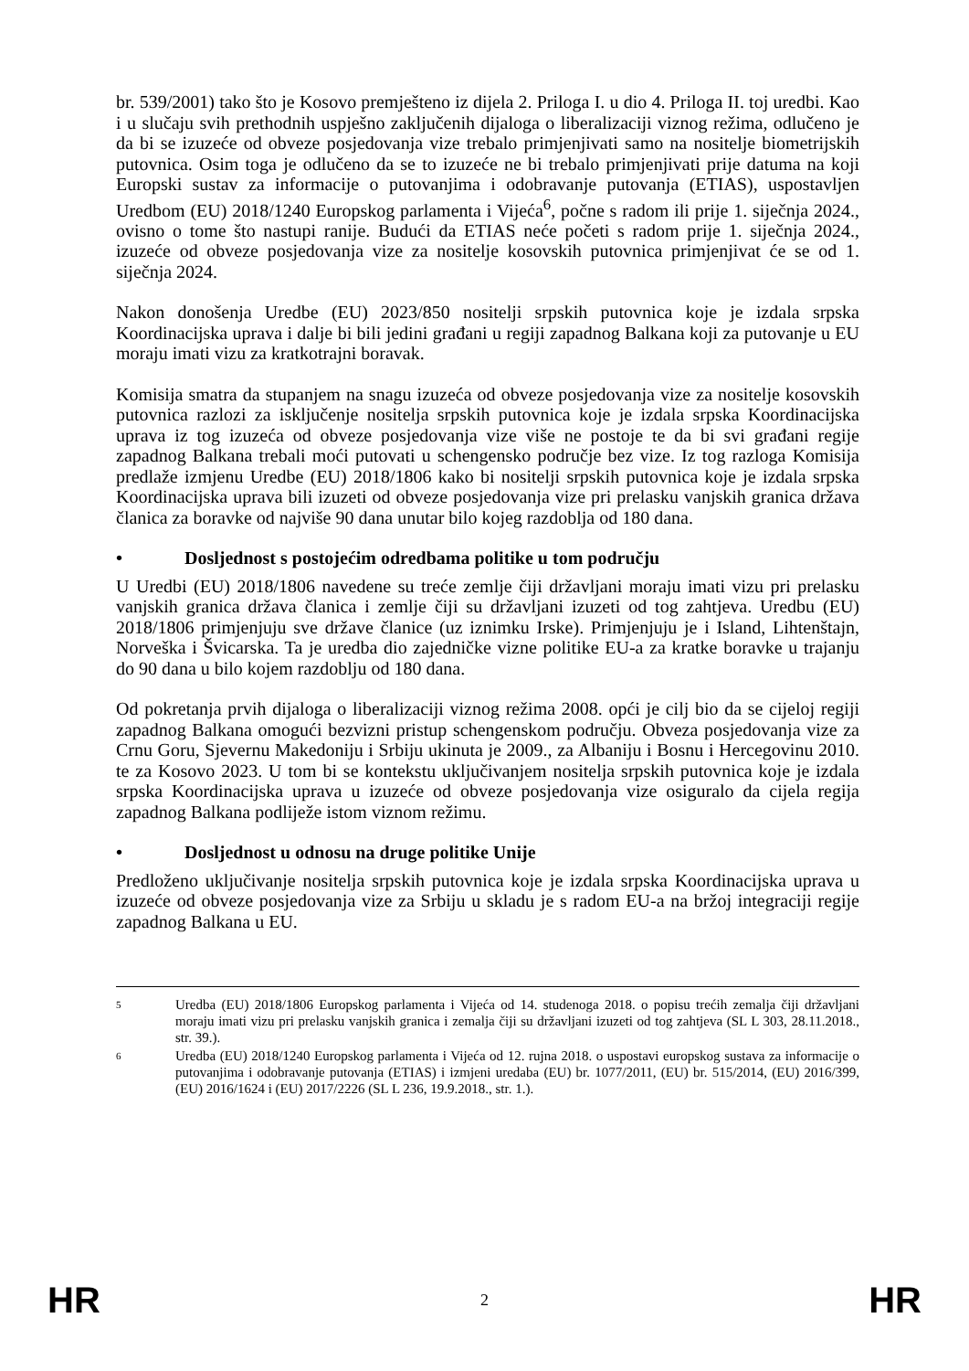br. 539/2001) tako što je Kosovo premješteno iz dijela 2. Priloga I. u dio 4. Priloga II. toj uredbi. Kao i u slučaju svih prethodnih uspješno zaključenih dijaloga o liberalizaciji viznog režima, odlučeno je da bi se izuzeće od obveze posjedovanja vize trebalo primjenjivati samo na nositelje biometrijskih putovnica. Osim toga je odlučeno da se to izuzeće ne bi trebalo primjenjivati prije datuma na koji Europski sustav za informacije o putovanjima i odobravanje putovanja (ETIAS), uspostavljen Uredbom (EU) 2018/1240 Europskog parlamenta i Vijeća<sup>6</sup>, počne s radom ili prije 1. siječnja 2024., ovisno o tome što nastupi ranije. Budući da ETIAS neće početi s radom prije 1. siječnja 2024., izuzeće od obveze posjedovanja vize za nositelje kosovskih putovnica primjenjivat će se od 1. siječnja 2024.
Nakon donošenja Uredbe (EU) 2023/850 nositelji srpskih putovnica koje je izdala srpska Koordinacijska uprava i dalje bi bili jedini građani u regiji zapadnog Balkana koji za putovanje u EU moraju imati vizu za kratkotrajni boravak.
Komisija smatra da stupanjem na snagu izuzeća od obveze posjedovanja vize za nositelje kosovskih putovnica razlozi za isključenje nositelja srpskih putovnica koje je izdala srpska Koordinacijska uprava iz tog izuzeća od obveze posjedovanja vize više ne postoje te da bi svi građani regije zapadnog Balkana trebali moći putovati u schengensko područje bez vize. Iz tog razloga Komisija predlaže izmjenu Uredbe (EU) 2018/1806 kako bi nositelji srpskih putovnica koje je izdala srpska Koordinacijska uprava bili izuzeti od obveze posjedovanja vize pri prelasku vanjskih granica država članica za boravke od najviše 90 dana unutar bilo kojeg razdoblja od 180 dana.
• Dosljednost s postojećim odredbama politike u tom području
U Uredbi (EU) 2018/1806 navedene su treće zemlje čiji državljani moraju imati vizu pri prelasku vanjskih granica država članica i zemlje čiji su državljani izuzeti od tog zahtjeva. Uredbu (EU) 2018/1806 primjenjuju sve države članice (uz iznimku Irske). Primjenjuju je i Island, Lihtenštajn, Norveška i Švicarska. Ta je uredba dio zajedničke vizne politike EU-a za kratke boravke u trajanju do 90 dana u bilo kojem razdoblju od 180 dana.
Od pokretanja prvih dijaloga o liberalizaciji viznog režima 2008. opći je cilj bio da se cijeloj regiji zapadnog Balkana omogući bezvizni pristup schengenskom području. Obveza posjedovanja vize za Crnu Goru, Sjevernu Makedoniju i Srbiju ukinuta je 2009., za Albaniju i Bosnu i Hercegovinu 2010. te za Kosovo 2023. U tom bi se kontekstu uključivanjem nositelja srpskih putovnica koje je izdala srpska Koordinacijska uprava u izuzeće od obveze posjedovanja vize osiguralo da cijela regija zapadnog Balkana podliježe istom viznom režimu.
• Dosljednost u odnosu na druge politike Unije
Predloženo uključivanje nositelja srpskih putovnica koje je izdala srpska Koordinacijska uprava u izuzeće od obveze posjedovanja vize za Srbiju u skladu je s radom EU-a na bržoj integraciji regije zapadnog Balkana u EU.
5 Uredba (EU) 2018/1806 Europskog parlamenta i Vijeća od 14. studenoga 2018. o popisu trećih zemalja čiji državljani moraju imati vizu pri prelasku vanjskih granica i zemalja čiji su državljani izuzeti od tog zahtjeva (SL L 303, 28.11.2018., str. 39.).
6 Uredba (EU) 2018/1240 Europskog parlamenta i Vijeća od 12. rujna 2018. o uspostavi europskog sustava za informacije o putovanjima i odobravanje putovanja (ETIAS) i izmjeni uredaba (EU) br. 1077/2011, (EU) br. 515/2014, (EU) 2016/399, (EU) 2016/1624 i (EU) 2017/2226 (SL L 236, 19.9.2018., str. 1.).
HR 2 HR